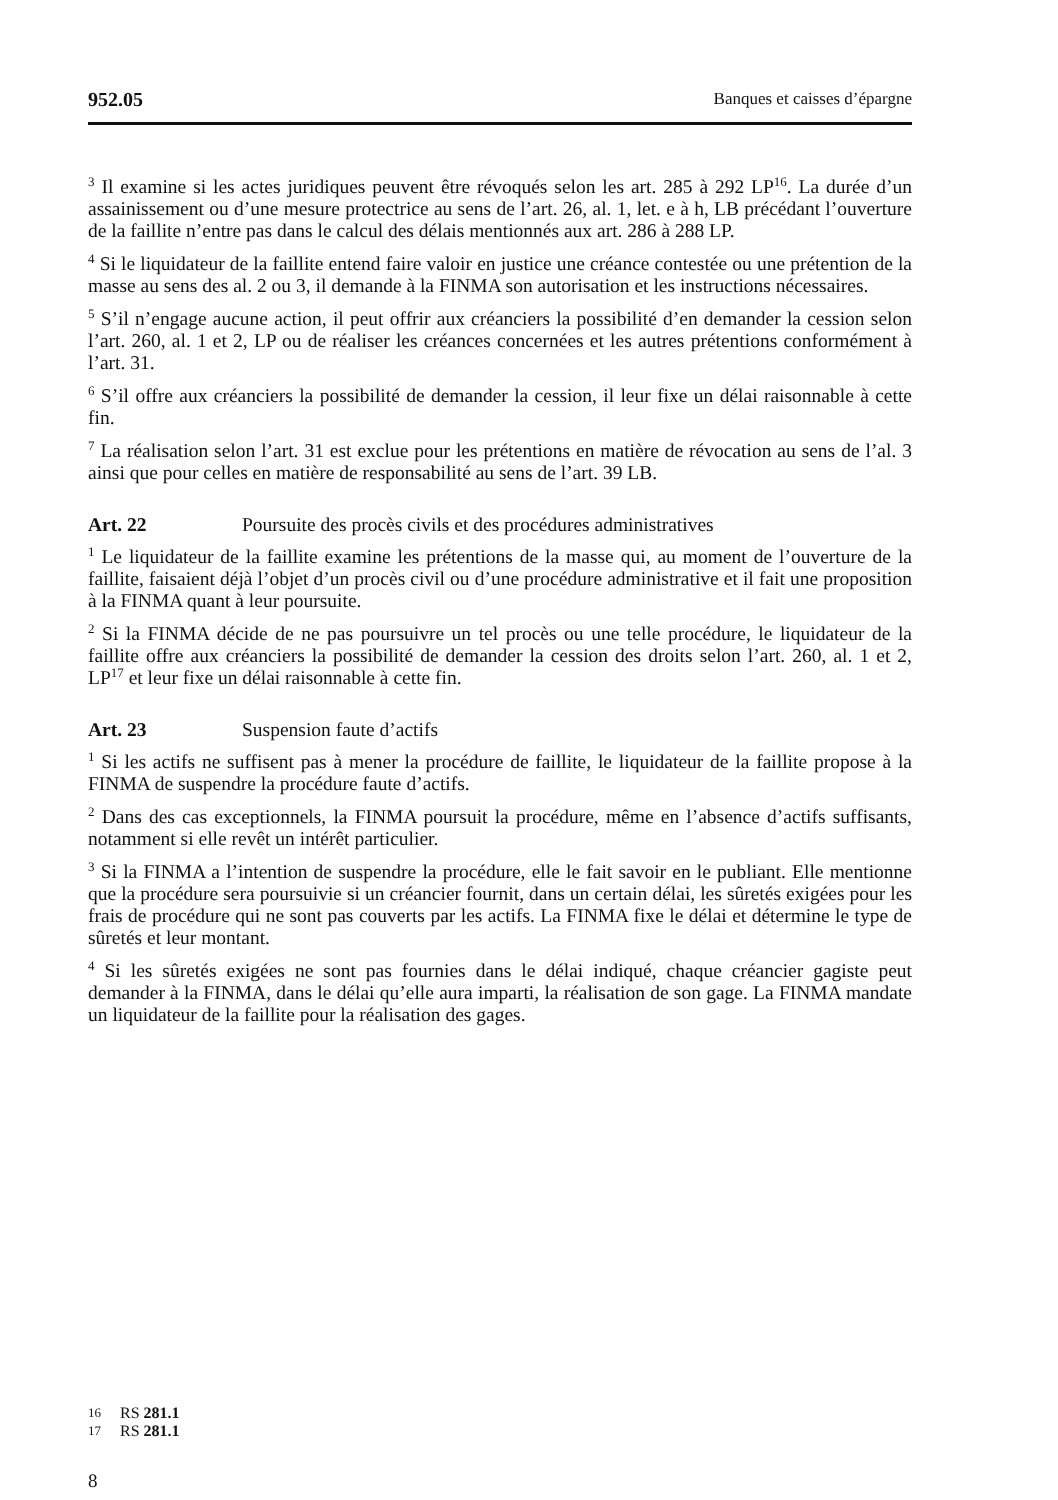952.05 Banques et caisses d’épargne
<sup>3</sup> Il examine si les actes juridiques peuvent être révoqués selon les art. 285 à 292 LP<sup>16</sup>. La durée d’un assainissement ou d’une mesure protectrice au sens de l’art. 26, al. 1, let. e à h, LB précédant l’ouverture de la faillite n’entre pas dans le calcul des délais mentionnés aux art. 286 à 288 LP.
<sup>4</sup> Si le liquidateur de la faillite entend faire valoir en justice une créance contestée ou une prétention de la masse au sens des al. 2 ou 3, il demande à la FINMA son autorisation et les instructions nécessaires.
<sup>5</sup> S’il n’engage aucune action, il peut offrir aux créanciers la possibilité d’en demander la cession selon l’art. 260, al. 1 et 2, LP ou de réaliser les créances concernées et les autres prétentions conformément à l’art. 31.
<sup>6</sup> S’il offre aux créanciers la possibilité de demander la cession, il leur fixe un délai raisonnable à cette fin.
<sup>7</sup> La réalisation selon l’art. 31 est exclue pour les prétentions en matière de révocation au sens de l’al. 3 ainsi que pour celles en matière de responsabilité au sens de l’art. 39 LB.
Art. 22 Poursuite des procès civils et des procédures administratives
<sup>1</sup> Le liquidateur de la faillite examine les prétentions de la masse qui, au moment de l’ouverture de la faillite, faisaient déjà l’objet d’un procès civil ou d’une procédure administrative et il fait une proposition à la FINMA quant à leur poursuite.
<sup>2</sup> Si la FINMA décide de ne pas poursuivre un tel procès ou une telle procédure, le liquidateur de la faillite offre aux créanciers la possibilité de demander la cession des droits selon l’art. 260, al. 1 et 2, LP<sup>17</sup> et leur fixe un délai raisonnable à cette fin.
Art. 23 Suspension faute d’actifs
<sup>1</sup> Si les actifs ne suffisent pas à mener la procédure de faillite, le liquidateur de la faillite propose à la FINMA de suspendre la procédure faute d’actifs.
<sup>2</sup> Dans des cas exceptionnels, la FINMA poursuit la procédure, même en l’absence d’actifs suffisants, notamment si elle revêt un intérêt particulier.
<sup>3</sup> Si la FINMA a l’intention de suspendre la procédure, elle le fait savoir en le publiant. Elle mentionne que la procédure sera poursuivie si un créancier fournit, dans un certain délai, les sûretés exigées pour les frais de procédure qui ne sont pas couverts par les actifs. La FINMA fixe le délai et détermine le type de sûretés et leur montant.
<sup>4</sup> Si les sûretés exigées ne sont pas fournies dans le délai indiqué, chaque créancier gagiste peut demander à la FINMA, dans le délai qu’elle aura imparti, la réalisation de son gage. La FINMA mandate un liquidateur de la faillite pour la réalisation des gages.
16 RS 281.1
17 RS 281.1
8